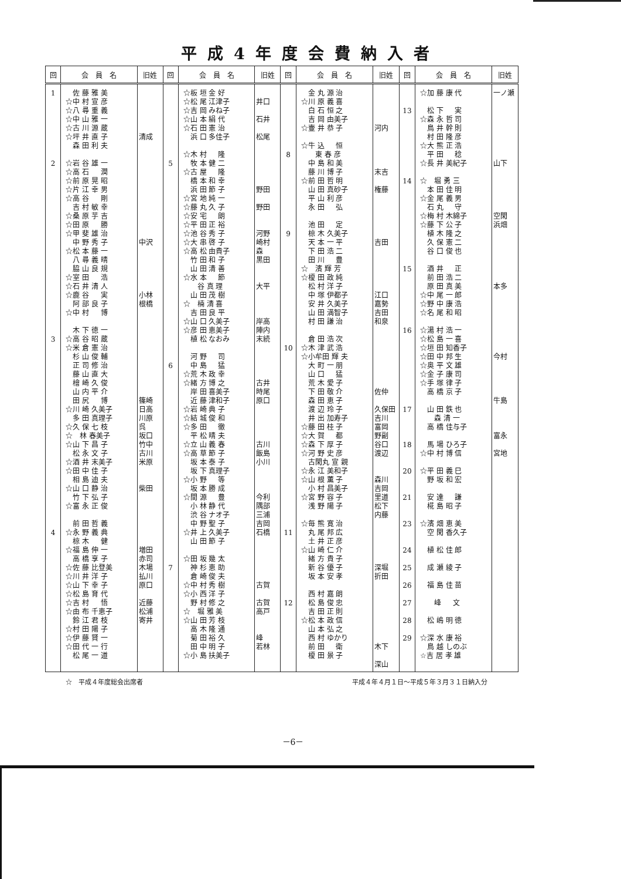平成4年度会費納入者
| 回 | 会 員 名 | 旧姓 | 回 | 会 員 名 | 旧姓 | 回 | 会 員 名 | 旧姓 | 回 | 会 員 名 | 旧姓 |
| --- | --- | --- | --- | --- | --- | --- | --- | --- | --- | --- | --- |
| 1 2 3 4 | 佐 藤 雅 美 ☆中 村 宣 彦 ☆八 尋 重 義 ☆中 山 雅 一 ☆古 川 源 蔵 ☆坪 井 直 子 森 田 利 夫 ☆岩 谷 雄 一 ☆高 石 潤 ☆前 原 晃 昭 ☆片 江 幸 男 ☆高 谷 剛 吉 村 敏 幸 ☆桑 原 芋 吉 ☆田 原 勝 ☆甲 斐 雄 治 中 野 秀 子 ☆松 本 藤 一 八 尋 義 晴 脇 山 良 規 ☆室 田 浩 ☆石 井 清 人 ☆鹿 谷 実 阿 部 良 子 ☆中 村 博 木 下 徳 一 ☆高 谷 昭 蔵 ☆米 倉 憲 治 杉 山 俊 輔 正 司 修 治 藤 山 直 大 檜 崎 久 俊 山 内 平 介 田 尻 博 ☆川 崎 久美子 多 田 真理子 ☆久 保 七 枝 ☆ 林 春美子 ☆山 下 昌 子 松 永 文 子 ☆酒 井 末美子 ☆田 中 佳 子 相 島 迪 夫 ☆山 口 静 治 竹 下 弘 子 ☆富 永 正 俊 前 田 哲 義 ☆永 野 義 典 椋 木 健 ☆福 島 伸 一 高 橋 享 子 ☆佐 藤 比登美 ☆川 井 洋 子 ☆山 下 幸 子 ☆松 島 育 代 ☆吉 村 悟 ☆由 布 千恵子 鈴 江 君 枝 ☆村 田 陽 子 ☆伊 藤 賢 一 ☆田 代 一 行 松 尾 一 道 | 清成 中沢 小林 根橋 篠崎 日高 川原 呉 坂口 竹中 古川 米原 柴田 増田 赤司 木場 払川 原口 近藤 松浦 寄井 | 5 6 7 | ☆板 垣 金 好 ☆松 尾 江津子 ☆吉 岡 みね子 ☆山 本 絹 代 ☆石 田 憲 治 浜 口 多佳子 ☆木 村 隆 牧 本 健 二 ☆古 屋 隆 橋 本 和 幸 浜 田 節 子 ☆宮 地 純 一 ☆藤 丸 久 子 ☆安 宅 朗 ☆平 田 正 裕 ☆池 谷 秀 子 ☆大 串 啓 子 ☆高 松 由貴子 竹 田 和 子 山 田 清 善 ☆水 本 節 谷 真 理 山 田 茂 樹 ☆ 楠 清 喜 吉 田 良 平 ☆山 口 久美子 ☆彦 田 恵美子 植 松 なおみ 河 野 司 中 島 猛 ☆荒 木 政 幸 ☆緒 方 博 之 岸 田 喜美子 近 藤 津和子 ☆岩 崎 典 子 ☆結 城 俊 和 ☆多 田 徹 平 松 晴 夫 ☆立 山 義 春 ☆高 草 節 子 坂 本 泰 子 坂 下 真理子 ☆小 野 等 坂 本 勝 成 ☆間 源 豊 小 林 静 代 渋 谷 ナオ子 中 野 聖 子 ☆井 上 久美子 山 田 節 子 ☆田 坂 幾 太 神 杉 恵 助 倉 崎 俊 夫 ☆中 村 秀 樹 ☆小 西 洋 子 野 村 修 之 ☆ 堀 雅 美 ☆山 田 芳 枝 高 木 隆 通 菊 田 裕 久 田 中 明 子 ☆小 島 扶美子 | 井口 石井 松尾 野田 野田 河野 崎村 森 黒田 大平 岸高 陣内 末続 古井 時尾 原口 古川 飯島 小川 今利 隅部 三浦 吉岡 石橋 古賀 古賀 高戸 峰 若林 | 8 9 10 11 12 | 金 丸 源 治 ☆川 原 義 喜 白 石 恒 之 吉 岡 由美子 ☆壷 井 恭 子 ☆牛 込 恒 東 春 彦 中 島 和 美 藤 川 博 子 ☆前 田 哲 明 山 田 真砂子 平 山 利 彦 永 田 弘 池 田 定 椋 木 久美子 天 本 一 平 下 田 浩 二 田 川 豊 ☆ 濱 輝 芳 ☆榎 田 政 純 松 村 洋 子 中 塚 伊都子 安 井 久美子 山 田 満智子 村 田 謙 治 倉 田 浩 次 ☆木 津 武 浩 ☆小牟田 輝 夫 大 町 一 朋 山 口 猛 荒 木 愛 子 下 田 敬 介 森 田 恵 子 渡 辺 玲 子 井 出 加寿子 ☆藤 田 桂 子 ☆大 賀 都 ☆森 下 厚 子 ☆河 野 史 彦 古閑丸 宣 親 ☆永 江 美和子 ☆山 根 薫 子 小 村 昌美子 ☆宮 野 容 子 浅 野 陽 子 ☆毎 熊 寛 治 丸 尾 邦 広 土 井 正 彦 ☆山 崎 仁 介 緒 方 貴 子 新 谷 優 子 坂 本 安 孝 西 村 嘉 朗 松 島 俊 忠 吉 田 正 則 ☆松 本 政 信 山 本 弘 之 西 村 ゆかり 前 田 衛 榎 田 景 子 | 河内 末吉 権藤 吉田 江口 嘉勢 吉田 和泉 佐仲 久保田 吉川 富岡 野副 谷口 渡辺 森川 吉岡 里道 松下 内藤 深堀 折田 木下 深山 | 13 14 15 16 17 18 20 21 23 24 25 26 27 28 29 | ☆加 藤 康 代 松 下 実 ☆森 永 哲 司 鳥 井 幹 則 村 田 隆 彦 ☆大 熊 正 浩 平 田 稔 ☆長 井 美紀子 ☆ 堀 勇 三 本 田 佳 明 ☆金 尾 義 男 石 丸 守 ☆梅 村 木綿子 ☆藤 下 公 子 植 木 隆 之 久 保 憲 二 谷 口 俊 也 酒 井 正 前 田 浩 二 原 田 真 美 ☆中 尾 一 郎 ☆野 中 康 浩 ☆名 尾 和 昭 ☆湯 村 浩 一 ☆松 島 一 喜 ☆垣 田 知香子 ☆田 中 邦 生 ☆奥 平 文 雄 ☆金 子 康 司 ☆手 塚 律 子 高 橋 京 子 山 田 鉄 也 森 清 一 高 橋 佳与子 馬 場 ひろ子 ☆中 村 博 信 ☆平 田 義 巳 野 坂 和 宏 安 達 謙 椛 島 昭 子 ☆濱 畑 恵 美 空 閑 香久子 植 松 佳 郎 成 瀬 綾 子 福 島 佳 苗 峰 文 松 嶋 明 徳 ☆深 水 康 裕 鳥 越 しのぶ ☆吉 居 孝 雄 | 一ノ瀬 山下 空閑 浜畑 本多 今村 牛島 富永 宮地 |
☆　平成４年度総会出席者 平成４年４月１日～平成５年３月３１日納入分
－6－